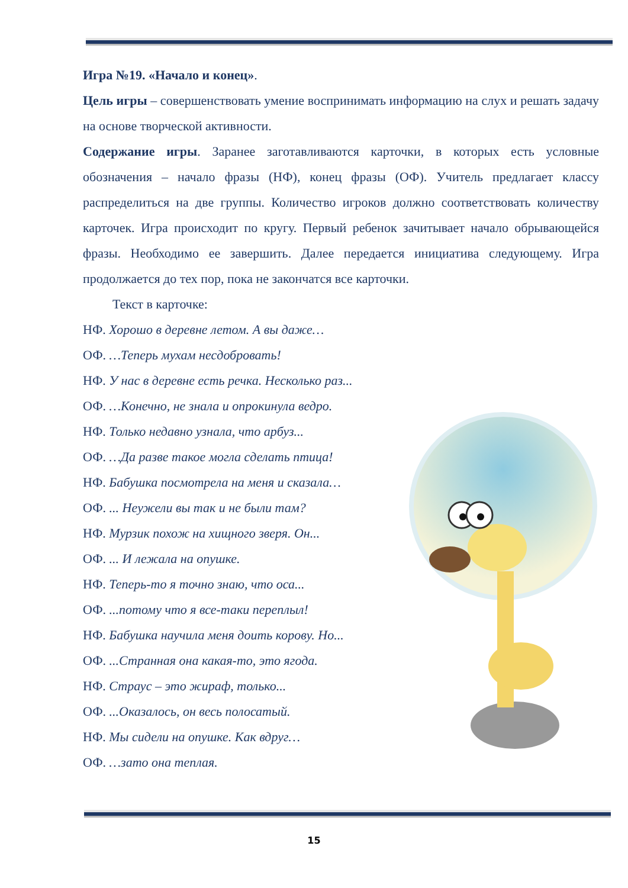Игра №19. «Начало и конец».
Цель игры – совершенствовать умение воспринимать информацию на слух и решать задачу на основе творческой активности.
Содержание игры. Заранее заготавливаются карточки, в которых есть условные обозначения – начало фразы (НФ), конец фразы (ОФ). Учитель предлагает классу распределиться на две группы. Количество игроков должно соответствовать количеству карточек. Игра происходит по кругу. Первый ребенок зачитывает начало обрывающейся фразы. Необходимо ее завершить. Далее передается инициатива следующему. Игра продолжается до тех пор, пока не закончатся все карточки.
Текст в карточке:
НФ. Хорошо в деревне летом. А вы даже…
ОФ. …Теперь мухам несдобровать!
НФ. У нас в деревне есть речка. Несколько раз...
ОФ. …Конечно, не знала и опрокинула ведро.
НФ. Только недавно узнала, что арбуз...
ОФ. …Да разве такое могла сделать птица!
НФ. Бабушка посмотрела на меня и сказала…
ОФ. ... Неужели вы так и не были там?
НФ. Мурзик похож на хищного зверя. Он...
ОФ. ... И лежала на опушке.
НФ. Теперь-то я точно знаю, что оса...
ОФ. ...потому что я все-таки переплыл!
НФ. Бабушка научила меня доить корову. Но...
ОФ. ...Странная она какая-то, это ягода.
НФ. Страус – это жираф, только...
ОФ. ...Оказалось, он весь полосатый.
НФ. Мы сидели на опушке. Как вдруг…
ОФ. …зато она теплая.
15